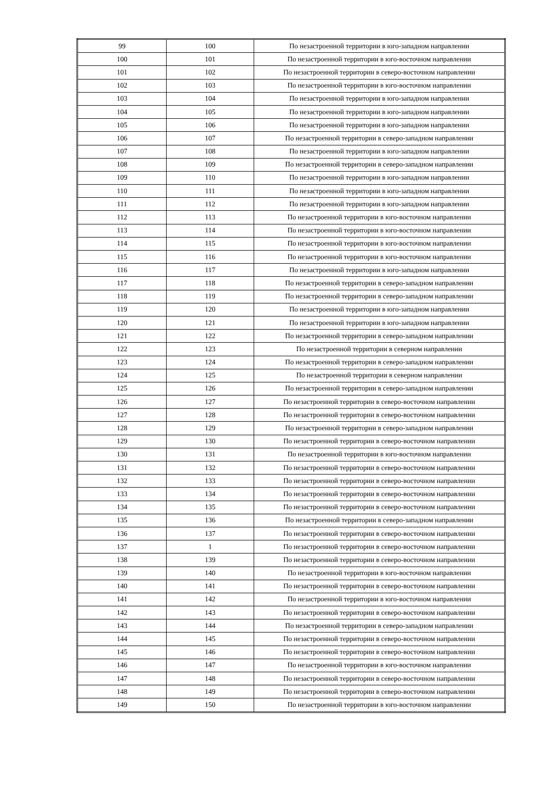| 99 | 100 | По незастроенной территории в юго-западном направлении |
| 100 | 101 | По незастроенной территории в юго-восточном направлении |
| 101 | 102 | По незастроенной территории в северо-восточном направлении |
| 102 | 103 | По незастроенной территории в юго-восточном направлении |
| 103 | 104 | По незастроенной территории в юго-западном направлении |
| 104 | 105 | По незастроенной территории в юго-западном направлении |
| 105 | 106 | По незастроенной территории в юго-западном направлении |
| 106 | 107 | По незастроенной территории в северо-западном направлении |
| 107 | 108 | По незастроенной территории в юго-западном направлении |
| 108 | 109 | По незастроенной территории в северо-западном направлении |
| 109 | 110 | По незастроенной территории в юго-западном направлении |
| 110 | 111 | По незастроенной территории в юго-западном направлении |
| 111 | 112 | По незастроенной территории в юго-западном направлении |
| 112 | 113 | По незастроенной территории в юго-восточном направлении |
| 113 | 114 | По незастроенной территории в юго-восточном направлении |
| 114 | 115 | По незастроенной территории в юго-восточном направлении |
| 115 | 116 | По незастроенной территории в юго-восточном направлении |
| 116 | 117 | По незастроенной территории в юго-западном направлении |
| 117 | 118 | По незастроенной территории в северо-западном направлении |
| 118 | 119 | По незастроенной территории в северо-западном направлении |
| 119 | 120 | По незастроенной территории в юго-западном направлении |
| 120 | 121 | По незастроенной территории в юго-западном направлении |
| 121 | 122 | По незастроенной территории в северо-западном направлении |
| 122 | 123 | По незастроенной территории в северном направлении |
| 123 | 124 | По незастроенной территории в северо-западном направлении |
| 124 | 125 | По незастроенной территории в северном направлении |
| 125 | 126 | По незастроенной территории в северо-западном направлении |
| 126 | 127 | По незастроенной территории в северо-восточном направлении |
| 127 | 128 | По незастроенной территории в северо-восточном направлении |
| 128 | 129 | По незастроенной территории в северо-западном направлении |
| 129 | 130 | По незастроенной территории в северо-восточном направлении |
| 130 | 131 | По незастроенной территории в юго-восточном направлении |
| 131 | 132 | По незастроенной территории в северо-восточном направлении |
| 132 | 133 | По незастроенной территории в северо-восточном направлении |
| 133 | 134 | По незастроенной территории в северо-восточном направлении |
| 134 | 135 | По незастроенной территории в северо-восточном направлении |
| 135 | 136 | По незастроенной территории в северо-западном направлении |
| 136 | 137 | По незастроенной территории в северо-восточном направлении |
| 137 | 1 | По незастроенной территории в северо-восточном направлении |
| 138 | 139 | По незастроенной территории в северо-восточном направлении |
| 139 | 140 | По незастроенной территории в юго-восточном направлении |
| 140 | 141 | По незастроенной территории в северо-восточном направлении |
| 141 | 142 | По незастроенной территории в юго-восточном направлении |
| 142 | 143 | По незастроенной территории в северо-восточном направлении |
| 143 | 144 | По незастроенной территории в северо-западном направлении |
| 144 | 145 | По незастроенной территории в северо-восточном направлении |
| 145 | 146 | По незастроенной территории в северо-восточном направлении |
| 146 | 147 | По незастроенной территории в юго-восточном направлении |
| 147 | 148 | По незастроенной территории в северо-восточном направлении |
| 148 | 149 | По незастроенной территории в северо-восточном направлении |
| 149 | 150 | По незастроенной территории в юго-восточном направлении |